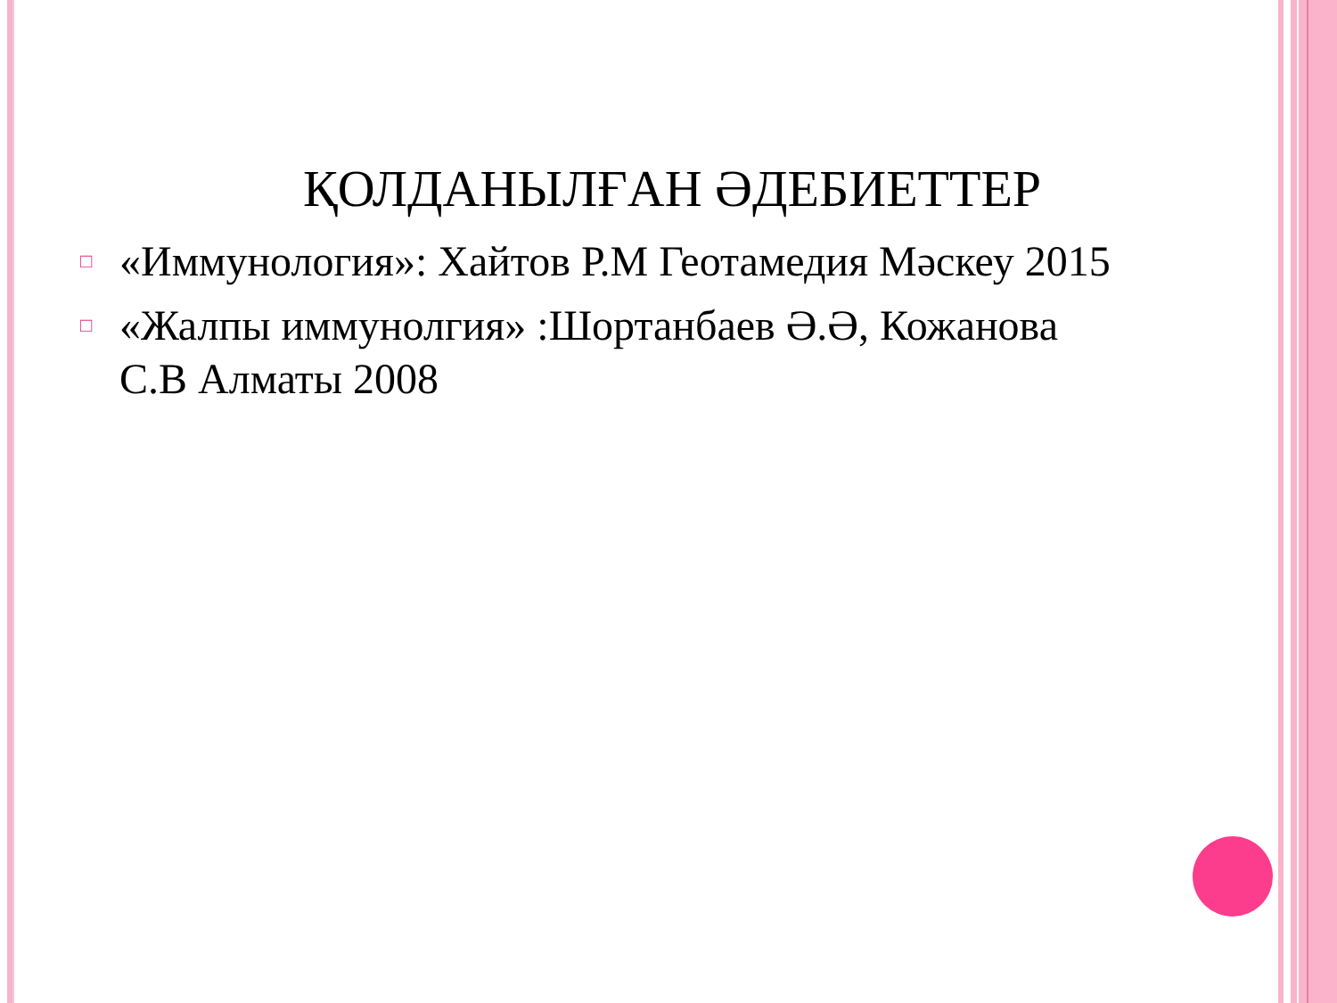ҚОЛДАНЫЛҒАН ӘДЕБИЕТТЕР
□ «Иммунология»: Хайтов Р.М Геотамедия Мәскеу 2015
□ «Жалпы иммунолгия» :Шортанбаев Ә.Ә, Кожанова С.В Алматы 2008